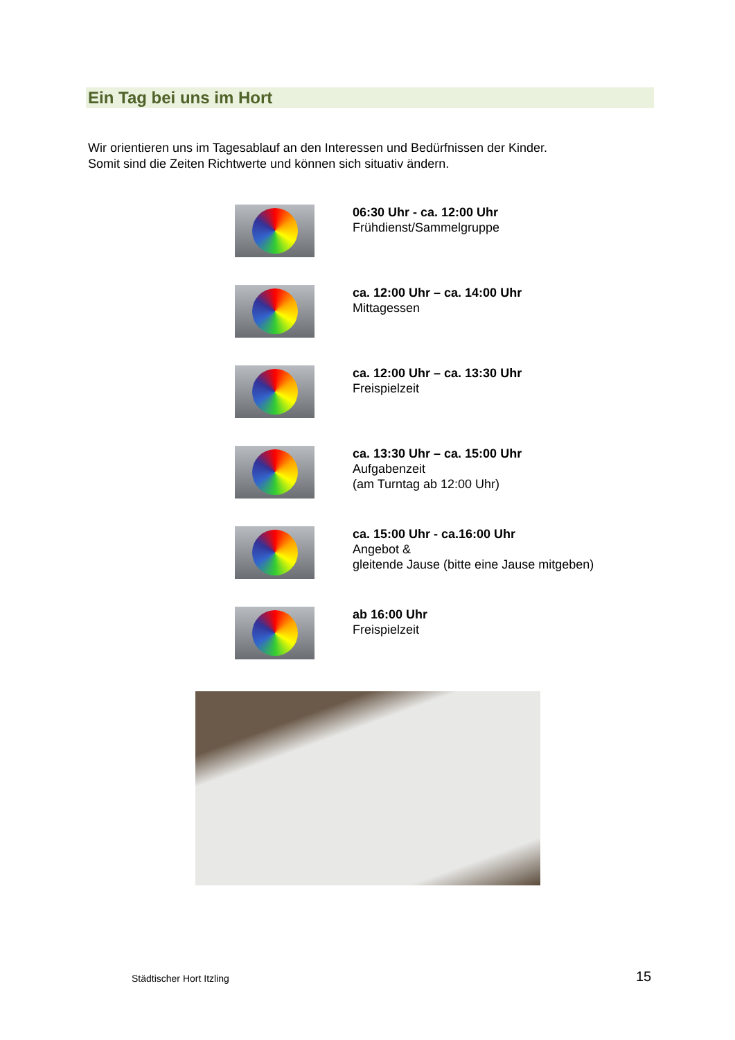Ein Tag bei uns im Hort
Wir orientieren uns im Tagesablauf an den Interessen und Bedürfnissen der Kinder.
Somit sind die Zeiten Richtwerte und können sich situativ ändern.
06:30 Uhr - ca. 12:00 Uhr
Frühdienst/Sammelgruppe
ca. 12:00 Uhr – ca. 14:00 Uhr
Mittagessen
ca. 12:00 Uhr – ca. 13:30 Uhr
Freispielzeit
ca. 13:30 Uhr – ca. 15:00 Uhr
Aufgabenzeit
(am Turntag ab 12:00 Uhr)
ca. 15:00 Uhr - ca.16:00 Uhr
Angebot &
gleitende Jause (bitte eine Jause mitgeben)
ab 16:00 Uhr
Freispielzeit
Städtischer Hort Itzling 15